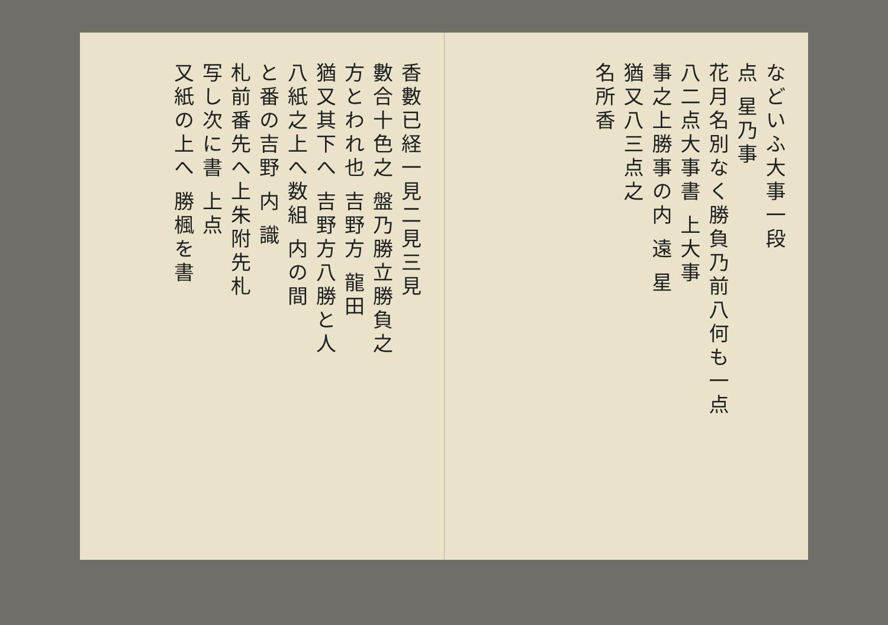香數已経一見二見三見
數合十色之 盤乃勝立勝負之
方とわれ也 吉野方 龍田
猶又其下へ 吉野方八勝と人
八紙之上へ数組 内の間
と番の吉野 内 識
札前番先へ上朱附先札
写し次に書 上点
又紙の上へ 勝楓を書
などいふ大事一段
点 星乃事
花月名別なく勝負乃前八何も一点
八二点大事書 上大事
事之上勝事の内 遠 星
猶又八三点之
名所香